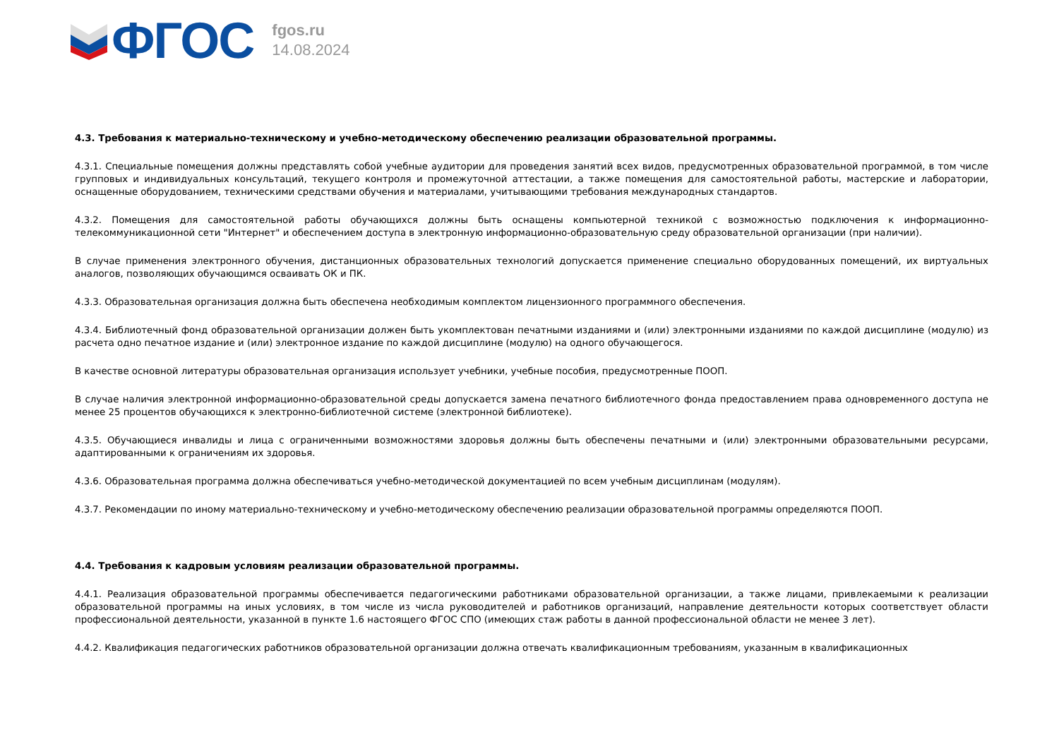ФГОС
fgos.ru
14.08.2024
4.3. Требования к материально-техническому и учебно-методическому обеспечению реализации образовательной программы.
4.3.1. Специальные помещения должны представлять собой учебные аудитории для проведения занятий всех видов, предусмотренных образовательной программой, в том числе групповых и индивидуальных консультаций, текущего контроля и промежуточной аттестации, а также помещения для самостоятельной работы, мастерские и лаборатории, оснащенные оборудованием, техническими средствами обучения и материалами, учитывающими требования международных стандартов.
4.3.2. Помещения для самостоятельной работы обучающихся должны быть оснащены компьютерной техникой с возможностью подключения к информационно-телекоммуникационной сети "Интернет" и обеспечением доступа в электронную информационно-образовательную среду образовательной организации (при наличии).
В случае применения электронного обучения, дистанционных образовательных технологий допускается применение специально оборудованных помещений, их виртуальных аналогов, позволяющих обучающимся осваивать ОК и ПК.
4.3.3. Образовательная организация должна быть обеспечена необходимым комплектом лицензионного программного обеспечения.
4.3.4. Библиотечный фонд образовательной организации должен быть укомплектован печатными изданиями и (или) электронными изданиями по каждой дисциплине (модулю) из расчета одно печатное издание и (или) электронное издание по каждой дисциплине (модулю) на одного обучающегося.
В качестве основной литературы образовательная организация использует учебники, учебные пособия, предусмотренные ПООП.
В случае наличия электронной информационно-образовательной среды допускается замена печатного библиотечного фонда предоставлением права одновременного доступа не менее 25 процентов обучающихся к электронно-библиотечной системе (электронной библиотеке).
4.3.5. Обучающиеся инвалиды и лица с ограниченными возможностями здоровья должны быть обеспечены печатными и (или) электронными образовательными ресурсами, адаптированными к ограничениям их здоровья.
4.3.6. Образовательная программа должна обеспечиваться учебно-методической документацией по всем учебным дисциплинам (модулям).
4.3.7. Рекомендации по иному материально-техническому и учебно-методическому обеспечению реализации образовательной программы определяются ПООП.
4.4. Требования к кадровым условиям реализации образовательной программы.
4.4.1. Реализация образовательной программы обеспечивается педагогическими работниками образовательной организации, а также лицами, привлекаемыми к реализации образовательной программы на иных условиях, в том числе из числа руководителей и работников организаций, направление деятельности которых соответствует области профессиональной деятельности, указанной в пункте 1.6 настоящего ФГОС СПО (имеющих стаж работы в данной профессиональной области не менее 3 лет).
4.4.2. Квалификация педагогических работников образовательной организации должна отвечать квалификационным требованиям, указанным в квалификационных